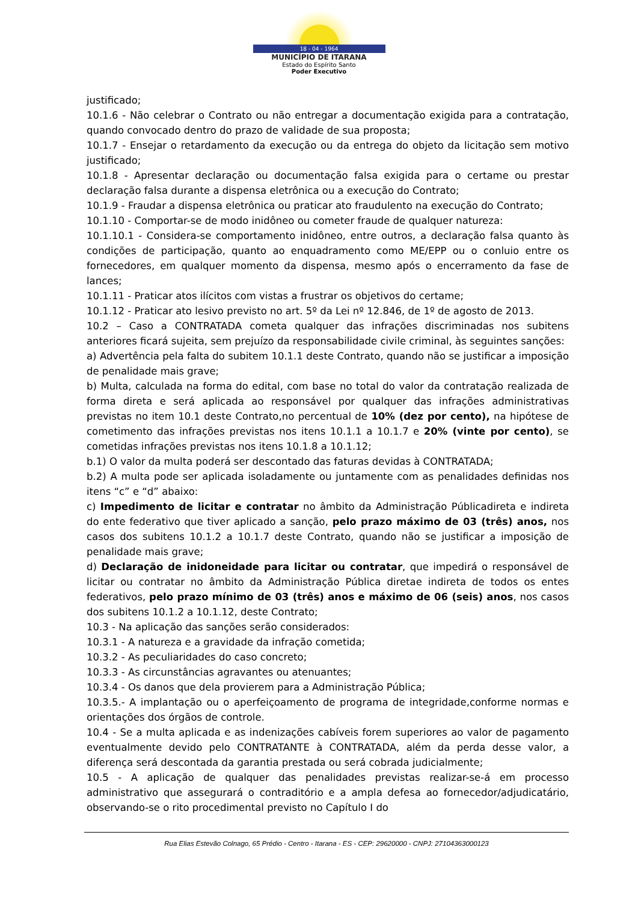18 - 04 - 1964
MUNICÍPIO DE ITARANA
Estado do Espírito Santo
Poder Executivo
justificado;
10.1.6 - Não celebrar o Contrato ou não entregar a documentação exigida para a contratação, quando convocado dentro do prazo de validade de sua proposta;
10.1.7 - Ensejar o retardamento da execução ou da entrega do objeto da licitação sem motivo justificado;
10.1.8 - Apresentar declaração ou documentação falsa exigida para o certame ou prestar declaração falsa durante a dispensa eletrônica ou a execução do Contrato;
10.1.9 - Fraudar a dispensa eletrônica ou praticar ato fraudulento na execução do Contrato;
10.1.10 - Comportar-se de modo inidôneo ou cometer fraude de qualquer natureza:
10.1.10.1 - Considera-se comportamento inidôneo, entre outros, a declaração falsa quanto às condições de participação, quanto ao enquadramento como ME/EPP ou o conluio entre os fornecedores, em qualquer momento da dispensa, mesmo após o encerramento da fase de lances;
10.1.11 - Praticar atos ilícitos com vistas a frustrar os objetivos do certame;
10.1.12 - Praticar ato lesivo previsto no art. 5º da Lei nº 12.846, de 1º de agosto de 2013.
10.2 – Caso a CONTRATADA cometa qualquer das infrações discriminadas nos subitens anteriores ficará sujeita, sem prejuízo da responsabilidade civile criminal, às seguintes sanções:
a) Advertência pela falta do subitem 10.1.1 deste Contrato, quando não se justificar a imposição de penalidade mais grave;
b) Multa, calculada na forma do edital, com base no total do valor da contratação realizada de forma direta e será aplicada ao responsável por qualquer das infrações administrativas previstas no item 10.1 deste Contrato,no percentual de 10% (dez por cento), na hipótese de cometimento das infrações previstas nos itens 10.1.1 a 10.1.7 e 20% (vinte por cento), se cometidas infrações previstas nos itens 10.1.8 a 10.1.12;
b.1) O valor da multa poderá ser descontado das faturas devidas à CONTRATADA;
b.2) A multa pode ser aplicada isoladamente ou juntamente com as penalidades definidas nos itens “c” e “d” abaixo:
c) Impedimento de licitar e contratar no âmbito da Administração Públicadireta e indireta do ente federativo que tiver aplicado a sanção, pelo prazo máximo de 03 (três) anos, nos casos dos subitens 10.1.2 a 10.1.7 deste Contrato, quando não se justificar a imposição de penalidade mais grave;
d) Declaração de inidoneidade para licitar ou contratar, que impedirá o responsável de licitar ou contratar no âmbito da Administração Pública diretae indireta de todos os entes federativos, pelo prazo mínimo de 03 (três) anos e máximo de 06 (seis) anos, nos casos dos subitens 10.1.2 a 10.1.12, deste Contrato;
10.3 - Na aplicação das sanções serão considerados:
10.3.1 - A natureza e a gravidade da infração cometida;
10.3.2 - As peculiaridades do caso concreto;
10.3.3 - As circunstâncias agravantes ou atenuantes;
10.3.4 - Os danos que dela provierem para a Administração Pública;
10.3.5.- A implantação ou o aperfeiçoamento de programa de integridade,conforme normas e orientações dos órgãos de controle.
10.4 - Se a multa aplicada e as indenizações cabíveis forem superiores ao valor de pagamento eventualmente devido pelo CONTRATANTE à CONTRATADA, além da perda desse valor, a diferença será descontada da garantia prestada ou será cobrada judicialmente;
10.5 - A aplicação de qualquer das penalidades previstas realizar-se-á em processo administrativo que assegurará o contraditório e a ampla defesa ao fornecedor/adjudicatário, observando-se o rito procedimental previsto no Capítulo I do
Rua Elias Estevão Colnago, 65 Prédio - Centro - Itarana - ES - CEP: 29620000 - CNPJ: 27104363000123